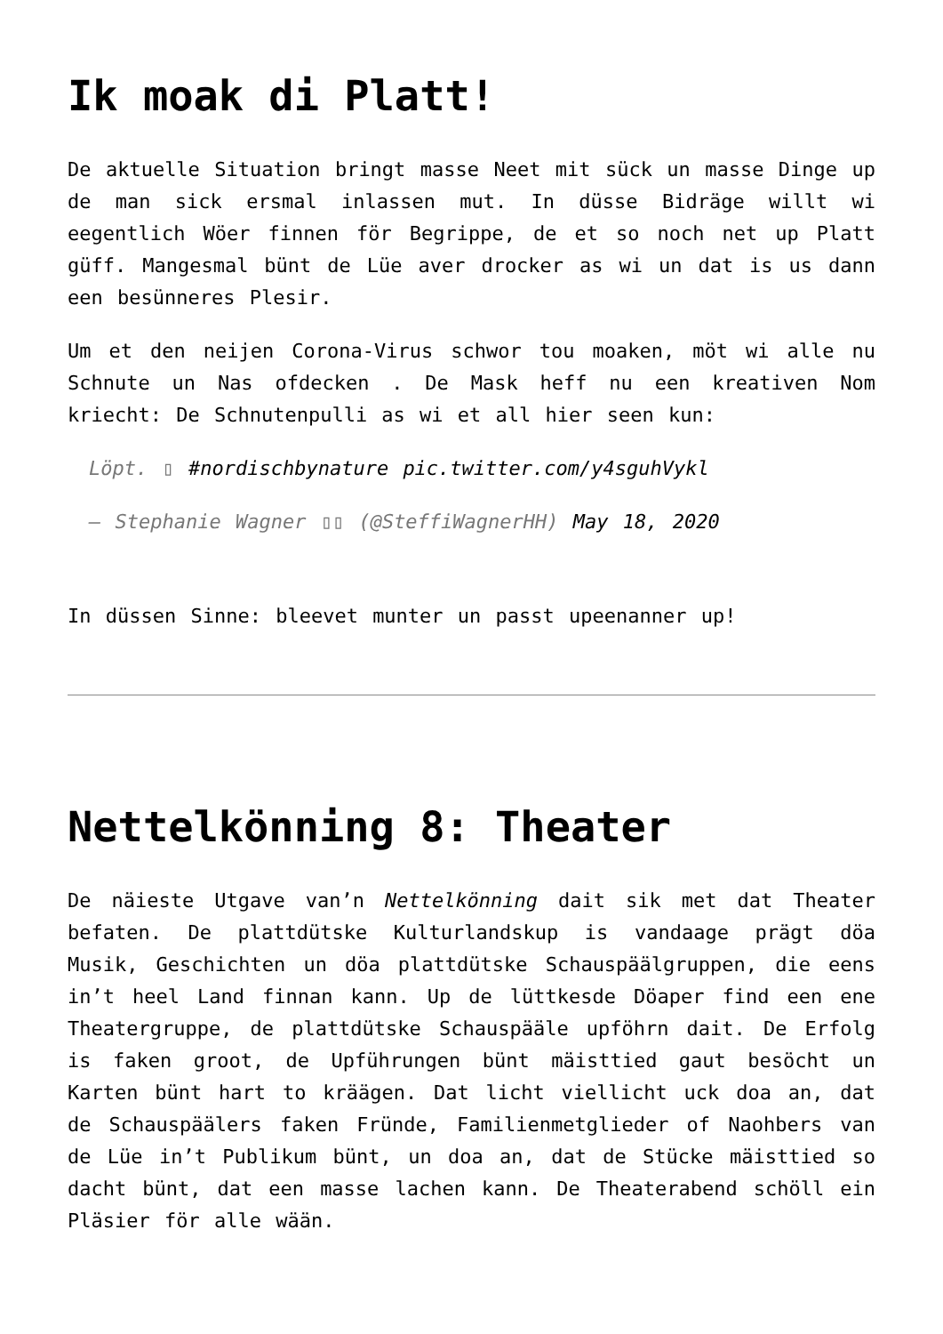Ik moak di Platt!
De aktuelle Situation bringt masse Neet mit sück un masse Dinge up de man sick ersmal inlassen mut. In düsse Bidräge willt wi eegentlich Wöer finnen för Begrippe, de et so noch net up Platt güff. Mangesmal bünt de Lüe aver drocker as wi un dat is us dann een besünneres Plesir.
Um et den neijen Corona-Virus schwor tou moaken, möt wi alle nu Schnute un Nas ofdecken . De Mask heff nu een kreativen Nom kriecht: De Schnutenpulli as wi et all hier seen kun:
Löpt. ▯ #nordischbynature pic.twitter.com/y4sguhVykl
— Stephanie Wagner ▯▯ (@SteffiWagnerHH) May 18, 2020
In düssen Sinne: bleevet munter un passt upeenanner up!
Nettelkönning 8: Theater
De näieste Utgave van’n Nettelkönning dait sik met dat Theater befaten. De plattdütske Kulturlandskup is vandaage prägt döa Musik, Geschichten un döa plattdütske Schauspäälgruppen, die eens in’t heel Land finnan kann. Up de lüttkesde Döaper find een ene Theatergruppe, de plattdütske Schauspääle upföhrn dait. De Erfolg is faken groot, de Upführungen bünt mäisttied gaut besöcht un Karten bünt hart to kräägen. Dat licht viellicht uck doa an, dat de Schauspäälers faken Fründe, Familienmetglieder of Naohbers van de Lüe in’t Publikum bünt, un doa an, dat de Stücke mäisttied so dacht bünt, dat een masse lachen kann. De Theaterabend schöll ein Pläsier för alle wään.